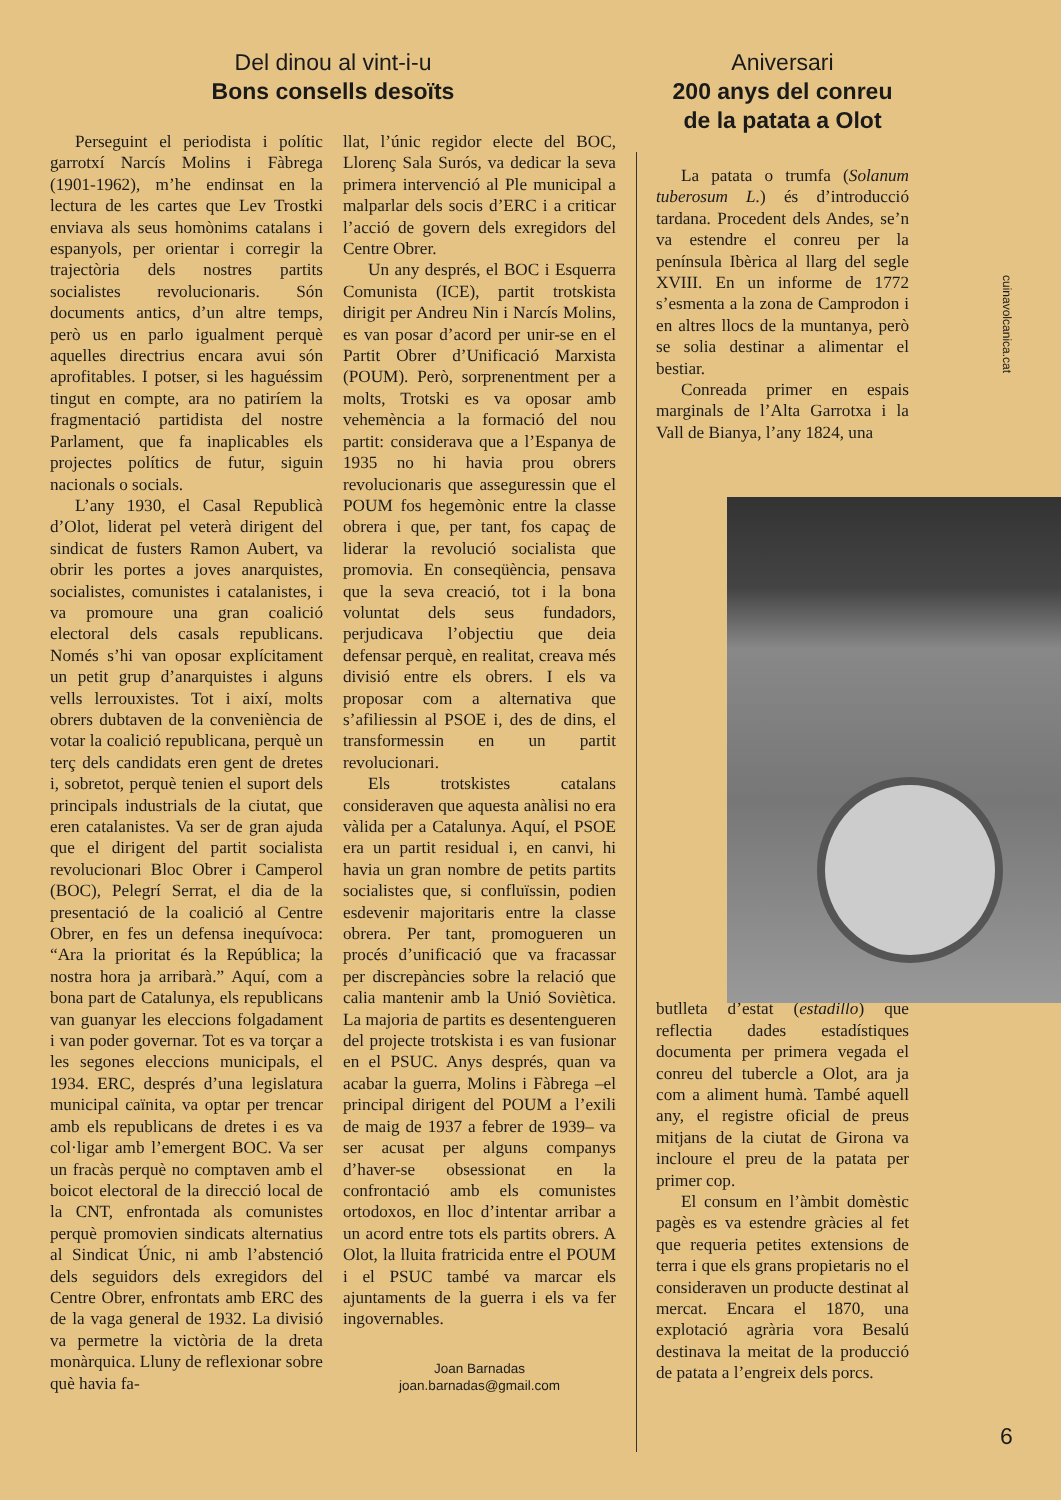Del dinou al vint-i-u
Bons consells desoïts
Perseguint el periodista i polític garrotxí Narcís Molins i Fàbrega (1901-1962), m’he endinsat en la lectura de les cartes que Lev Trostki enviava als seus homònims catalans i espanyols, per orientar i corregir la trajectòria dels nostres partits socialistes revolucionaris. Són documents antics, d’un altre temps, però us en parlo igualment perquè aquelles directrius encara avui són aprofitables. I potser, si les haguéssim tingut en compte, ara no patiríem la fragmentació partidista del nostre Parlament, que fa inaplicables els projectes polítics de futur, siguin nacionals o socials.
L’any 1930, el Casal Republicà d’Olot, liderat pel veterà dirigent del sindicat de fusters Ramon Aubert, va obrir les portes a joves anarquistes, socialistes, comunistes i catalanistes, i va promoure una gran coalició electoral dels casals republicans. Només s’hi van oposar explícitament un petit grup d’anarquistes i alguns vells lerrouxistes. Tot i així, molts obrers dubtaven de la conveniència de votar la coalició republicana, perquè un terç dels candidats eren gent de dretes i, sobretot, perquè tenien el suport dels principals industrials de la ciutat, que eren catalanistes. Va ser de gran ajuda que el dirigent del partit socialista revolucionari Bloc Obrer i Camperol (BOC), Pelegrí Serrat, el dia de la presentació de la coalició al Centre Obrer, en fes un defensa inequívoca: “Ara la prioritat és la República; la nostra hora ja arribarà.” Aquí, com a bona part de Catalunya, els republicans van guanyar les eleccions folgadament i van poder governar. Tot es va torçar a les segones eleccions municipals, el 1934. ERC, després d’una legislatura municipal caïnita, va optar per trencar amb els republicans de dretes i es va col·ligar amb l’emergent BOC. Va ser un fracàs perquè no comptaven amb el boicot electoral de la direcció local de la CNT, enfrontada als comunistes perquè promovien sindicats alternatius al Sindicat Únic, ni amb l’abstenció dels seguidors dels exregidors del Centre Obrer, enfrontats amb ERC des de la vaga general de 1932. La divisió va permetre la victòria de la dreta monàrquica. Lluny de reflexionar sobre què havia fa-
llat, l’únic regidor electe del BOC, Llorenç Sala Surós, va dedicar la seva primera intervenció al Ple municipal a malparlar dels socis d’ERC i a criticar l’acció de govern dels exregidors del Centre Obrer.
Un any després, el BOC i Esquerra Comunista (ICE), partit trotskista dirigit per Andreu Nin i Narcís Molins, es van posar d’acord per unir-se en el Partit Obrer d’Unificació Marxista (POUM). Però, sorprenentment per a molts, Trotski es va oposar amb vehemència a la formació del nou partit: considerava que a l’Espanya de 1935 no hi havia prou obrers revolucionaris que asseguressin que el POUM fos hegemònic entre la classe obrera i que, per tant, fos capaç de liderar la revolució socialista que promovia. En conseqüència, pensava que la seva creació, tot i la bona voluntat dels seus fundadors, perjudicava l’objectiu que deia defensar perquè, en realitat, creava més divisió entre els obrers. I els va proposar com a alternativa que s’afiliessin al PSOE i, des de dins, el transformessin en un partit revolucionari.
Els trotskistes catalans consideraven que aquesta anàlisi no era vàlida per a Catalunya. Aquí, el PSOE era un partit residual i, en canvi, hi havia un gran nombre de petits partits socialistes que, si confluïssin, podien esdevenir majoritaris entre la classe obrera. Per tant, promogueren un procés d’unificació que va fracassar per discrepàncies sobre la relació que calia mantenir amb la Unió Soviètica. La majoria de partits es desentengueren del projecte trotskista i es van fusionar en el PSUC. Anys després, quan va acabar la guerra, Molins i Fàbrega –el principal dirigent del POUM a l’exili de maig de 1937 a febrer de 1939– va ser acusat per alguns companys d’haver-se obsessionat en la confrontació amb els comunistes ortodoxos, en lloc d’intentar arribar a un acord entre tots els partits obrers. A Olot, la lluita fratricida entre el POUM i el PSUC també va marcar els ajuntaments de la guerra i els va fer ingovernables.
Joan Barnadas
joan.barnadas@gmail.com
Aniversari
200 anys del conreu de la patata a Olot
La patata o trumfa (Solanum tuberosum L.) és d’introducció tardana. Procedent dels Andes, se’n va estendre el conreu per la península Ibèrica al llarg del segle XVIII. En un informe de 1772 s’esmenta a la zona de Camprodon i en altres llocs de la muntanya, però se solia destinar a alimentar el bestiar.
Conreada primer en espais marginals de l’Alta Garrotxa i la Vall de Bianya, l’any 1824, una
butlleta d’estat (estadillo) que reflectia dades estadístiques documenta per primera vegada el conreu del tubercle a Olot, ara ja com a aliment humà. També aquell any, el registre oficial de preus mitjans de la ciutat de Girona va incloure el preu de la patata per primer cop.
El consum en l’àmbit domèstic pagès es va estendre gràcies al fet que requeria petites extensions de terra i que els grans propietaris no el consideraven un producte destinat al mercat. Encara el 1870, una explotació agrària vora Besalú destinava la meitat de la producció de patata a l’engreix dels porcs.
cuinavolcanica.cat
6